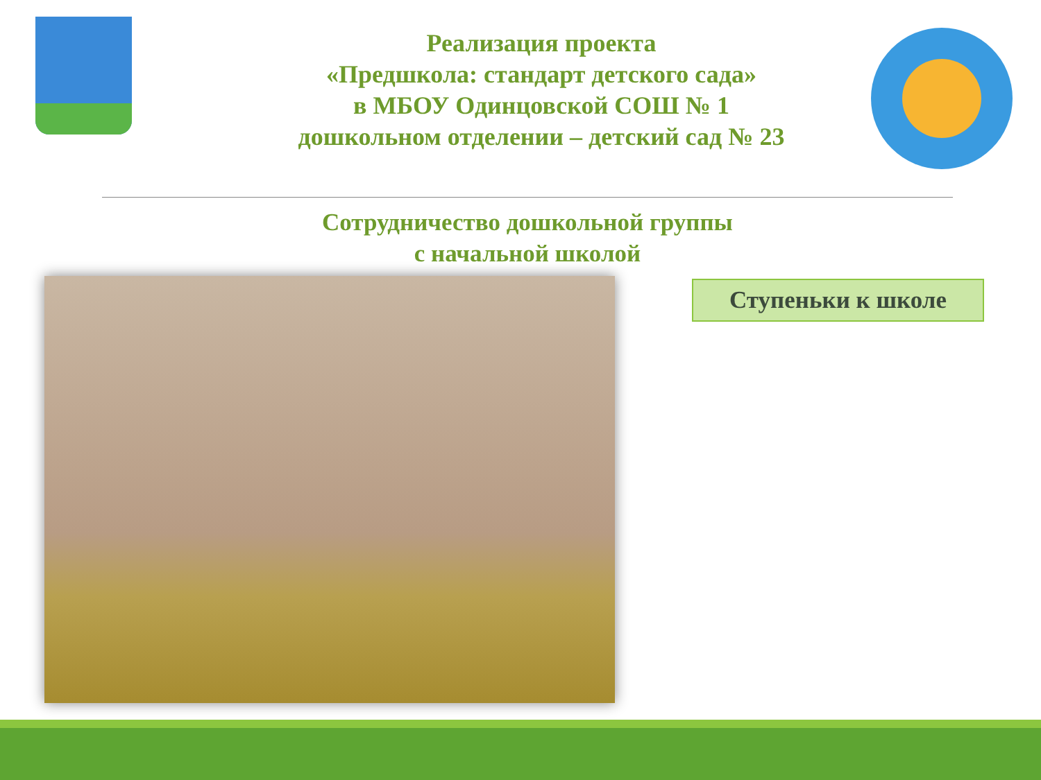Реализация проекта
«Предшкола: стандарт детского сада»
в МБОУ Одинцовской СОШ № 1
дошкольном отделении – детский сад № 23
Сотрудничество дошкольной группы
с начальной школой
Ступеньки к школе